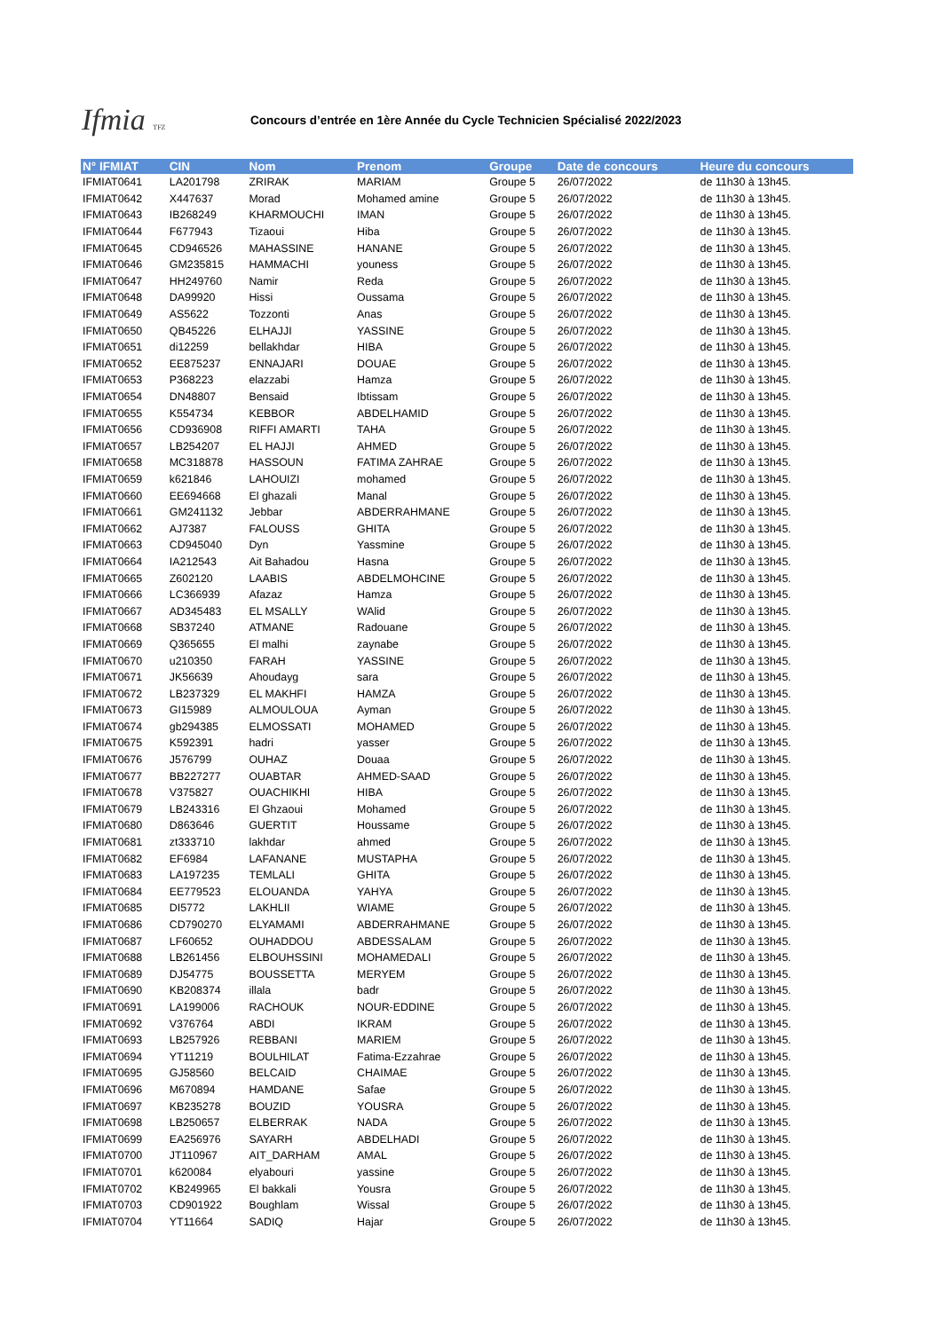Ifmia TFZ
Concours d’entrée en 1ère Année du Cycle Technicien Spécialisé 2022/2023
| N° IFMIAT | CIN | Nom | Prenom | Groupe | Date de concours | Heure du concours |
| --- | --- | --- | --- | --- | --- | --- |
| IFMIAT0641 | LA201798 | ZRIRAK | MARIAM | Groupe 5 | 26/07/2022 | de 11h30 à 13h45. |
| IFMIAT0642 | X447637 | Morad | Mohamed amine | Groupe 5 | 26/07/2022 | de 11h30 à 13h45. |
| IFMIAT0643 | IB268249 | KHARMOUCHI | IMAN | Groupe 5 | 26/07/2022 | de 11h30 à 13h45. |
| IFMIAT0644 | F677943 | Tizaoui | Hiba | Groupe 5 | 26/07/2022 | de 11h30 à 13h45. |
| IFMIAT0645 | CD946526 | MAHASSINE | HANANE | Groupe 5 | 26/07/2022 | de 11h30 à 13h45. |
| IFMIAT0646 | GM235815 | HAMMACHI | youness | Groupe 5 | 26/07/2022 | de 11h30 à 13h45. |
| IFMIAT0647 | HH249760 | Namir | Reda | Groupe 5 | 26/07/2022 | de 11h30 à 13h45. |
| IFMIAT0648 | DA99920 | Hissi | Oussama | Groupe 5 | 26/07/2022 | de 11h30 à 13h45. |
| IFMIAT0649 | AS5622 | Tozzonti | Anas | Groupe 5 | 26/07/2022 | de 11h30 à 13h45. |
| IFMIAT0650 | QB45226 | ELHAJJI | YASSINE | Groupe 5 | 26/07/2022 | de 11h30 à 13h45. |
| IFMIAT0651 | di12259 | bellakhdar | HIBA | Groupe 5 | 26/07/2022 | de 11h30 à 13h45. |
| IFMIAT0652 | EE875237 | ENNAJARI | DOUAE | Groupe 5 | 26/07/2022 | de 11h30 à 13h45. |
| IFMIAT0653 | P368223 | elazzabi | Hamza | Groupe 5 | 26/07/2022 | de 11h30 à 13h45. |
| IFMIAT0654 | DN48807 | Bensaid | Ibtissam | Groupe 5 | 26/07/2022 | de 11h30 à 13h45. |
| IFMIAT0655 | K554734 | KEBBOR | ABDELHAMID | Groupe 5 | 26/07/2022 | de 11h30 à 13h45. |
| IFMIAT0656 | CD936908 | RIFFI AMARTI | TAHA | Groupe 5 | 26/07/2022 | de 11h30 à 13h45. |
| IFMIAT0657 | LB254207 | EL HAJJI | AHMED | Groupe 5 | 26/07/2022 | de 11h30 à 13h45. |
| IFMIAT0658 | MC318878 | HASSOUN | FATIMA ZAHRAE | Groupe 5 | 26/07/2022 | de 11h30 à 13h45. |
| IFMIAT0659 | k621846 | LAHOUIZI | mohamed | Groupe 5 | 26/07/2022 | de 11h30 à 13h45. |
| IFMIAT0660 | EE694668 | El ghazali | Manal | Groupe 5 | 26/07/2022 | de 11h30 à 13h45. |
| IFMIAT0661 | GM241132 | Jebbar | ABDERRAHMANE | Groupe 5 | 26/07/2022 | de 11h30 à 13h45. |
| IFMIAT0662 | AJ7387 | FALOUSS | GHITA | Groupe 5 | 26/07/2022 | de 11h30 à 13h45. |
| IFMIAT0663 | CD945040 | Dyn | Yassmine | Groupe 5 | 26/07/2022 | de 11h30 à 13h45. |
| IFMIAT0664 | IA212543 | Ait Bahadou | Hasna | Groupe 5 | 26/07/2022 | de 11h30 à 13h45. |
| IFMIAT0665 | Z602120 | LAABIS | ABDELMOHCINE | Groupe 5 | 26/07/2022 | de 11h30 à 13h45. |
| IFMIAT0666 | LC366939 | Afazaz | Hamza | Groupe 5 | 26/07/2022 | de 11h30 à 13h45. |
| IFMIAT0667 | AD345483 | EL MSALLY | WAlid | Groupe 5 | 26/07/2022 | de 11h30 à 13h45. |
| IFMIAT0668 | SB37240 | ATMANE | Radouane | Groupe 5 | 26/07/2022 | de 11h30 à 13h45. |
| IFMIAT0669 | Q365655 | El malhi | zaynabe | Groupe 5 | 26/07/2022 | de 11h30 à 13h45. |
| IFMIAT0670 | u210350 | FARAH | YASSINE | Groupe 5 | 26/07/2022 | de 11h30 à 13h45. |
| IFMIAT0671 | JK56639 | Ahoudayg | sara | Groupe 5 | 26/07/2022 | de 11h30 à 13h45. |
| IFMIAT0672 | LB237329 | EL MAKHFI | HAMZA | Groupe 5 | 26/07/2022 | de 11h30 à 13h45. |
| IFMIAT0673 | GI15989 | ALMOULOUA | Ayman | Groupe 5 | 26/07/2022 | de 11h30 à 13h45. |
| IFMIAT0674 | gb294385 | ELMOSSATI | MOHAMED | Groupe 5 | 26/07/2022 | de 11h30 à 13h45. |
| IFMIAT0675 | K592391 | hadri | yasser | Groupe 5 | 26/07/2022 | de 11h30 à 13h45. |
| IFMIAT0676 | J576799 | OUHAZ | Douaa | Groupe 5 | 26/07/2022 | de 11h30 à 13h45. |
| IFMIAT0677 | BB227277 | OUABTAR | AHMED-SAAD | Groupe 5 | 26/07/2022 | de 11h30 à 13h45. |
| IFMIAT0678 | V375827 | OUACHIKHI | HIBA | Groupe 5 | 26/07/2022 | de 11h30 à 13h45. |
| IFMIAT0679 | LB243316 | El Ghzaoui | Mohamed | Groupe 5 | 26/07/2022 | de 11h30 à 13h45. |
| IFMIAT0680 | D863646 | GUERTIT | Houssame | Groupe 5 | 26/07/2022 | de 11h30 à 13h45. |
| IFMIAT0681 | zt333710 | lakhdar | ahmed | Groupe 5 | 26/07/2022 | de 11h30 à 13h45. |
| IFMIAT0682 | EF6984 | LAFANANE | MUSTAPHA | Groupe 5 | 26/07/2022 | de 11h30 à 13h45. |
| IFMIAT0683 | LA197235 | TEMLALI | GHITA | Groupe 5 | 26/07/2022 | de 11h30 à 13h45. |
| IFMIAT0684 | EE779523 | ELOUANDA | YAHYA | Groupe 5 | 26/07/2022 | de 11h30 à 13h45. |
| IFMIAT0685 | DI5772 | LAKHLII | WIAME | Groupe 5 | 26/07/2022 | de 11h30 à 13h45. |
| IFMIAT0686 | CD790270 | ELYAMAMI | ABDERRAHMANE | Groupe 5 | 26/07/2022 | de 11h30 à 13h45. |
| IFMIAT0687 | LF60652 | OUHADDOU | ABDESSALAM | Groupe 5 | 26/07/2022 | de 11h30 à 13h45. |
| IFMIAT0688 | LB261456 | ELBOUHSSINI | MOHAMEDALI | Groupe 5 | 26/07/2022 | de 11h30 à 13h45. |
| IFMIAT0689 | DJ54775 | BOUSSETTA | MERYEM | Groupe 5 | 26/07/2022 | de 11h30 à 13h45. |
| IFMIAT0690 | KB208374 | illala | badr | Groupe 5 | 26/07/2022 | de 11h30 à 13h45. |
| IFMIAT0691 | LA199006 | RACHOUK | NOUR-EDDINE | Groupe 5 | 26/07/2022 | de 11h30 à 13h45. |
| IFMIAT0692 | V376764 | ABDI | IKRAM | Groupe 5 | 26/07/2022 | de 11h30 à 13h45. |
| IFMIAT0693 | LB257926 | REBBANI | MARIEM | Groupe 5 | 26/07/2022 | de 11h30 à 13h45. |
| IFMIAT0694 | YT11219 | BOULHILAT | Fatima-Ezzahrae | Groupe 5 | 26/07/2022 | de 11h30 à 13h45. |
| IFMIAT0695 | GJ58560 | BELCAID | CHAIMAE | Groupe 5 | 26/07/2022 | de 11h30 à 13h45. |
| IFMIAT0696 | M670894 | HAMDANE | Safae | Groupe 5 | 26/07/2022 | de 11h30 à 13h45. |
| IFMIAT0697 | KB235278 | BOUZID | YOUSRA | Groupe 5 | 26/07/2022 | de 11h30 à 13h45. |
| IFMIAT0698 | LB250657 | ELBERRAK | NADA | Groupe 5 | 26/07/2022 | de 11h30 à 13h45. |
| IFMIAT0699 | EA256976 | SAYARH | ABDELHADI | Groupe 5 | 26/07/2022 | de 11h30 à 13h45. |
| IFMIAT0700 | JT110967 | AIT_DARHAM | AMAL | Groupe 5 | 26/07/2022 | de 11h30 à 13h45. |
| IFMIAT0701 | k620084 | elyabouri | yassine | Groupe 5 | 26/07/2022 | de 11h30 à 13h45. |
| IFMIAT0702 | KB249965 | El bakkali | Yousra | Groupe 5 | 26/07/2022 | de 11h30 à 13h45. |
| IFMIAT0703 | CD901922 | Boughlam | Wissal | Groupe 5 | 26/07/2022 | de 11h30 à 13h45. |
| IFMIAT0704 | YT11664 | SADIQ | Hajar | Groupe 5 | 26/07/2022 | de 11h30 à 13h45. |